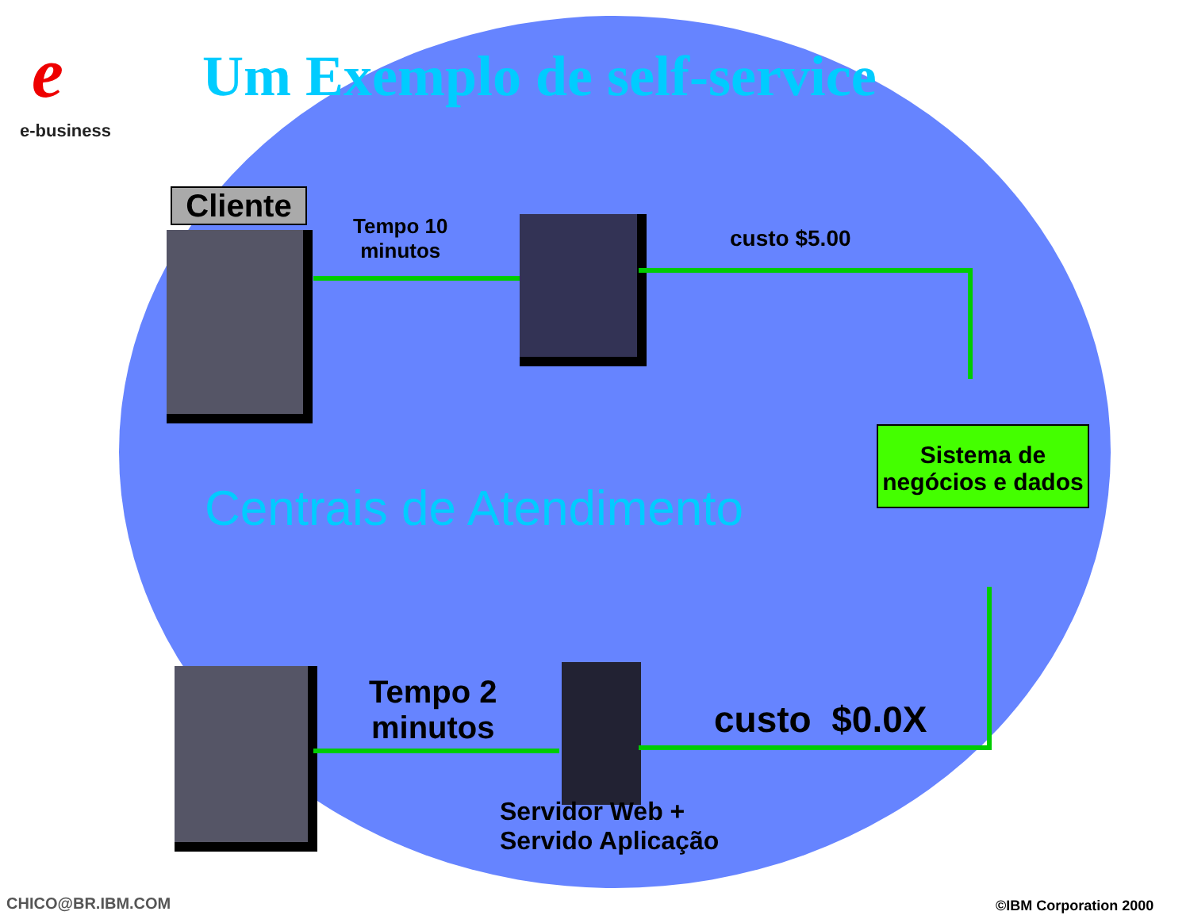e
e-business
Um Exemplo de self-service
Cliente
Tempo 10
minutos
custo $5.00
Sistema de negócios e dados
Centrais de Atendimento
Tempo 2
minutos
custo $0.0X
Servidor Web +
Servido Aplicação
CHICO@BR.IBM.COM ©IBM Corporation 2000